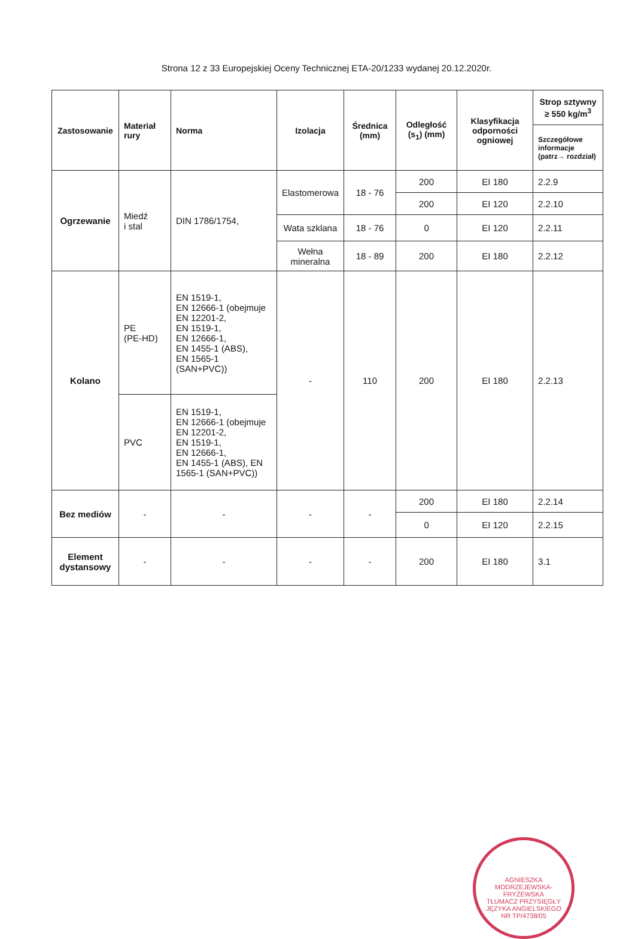Strona 12 z 33 Europejskiej Oceny Technicznej ETA-20/1233 wydanej 20.12.2020r.
| Zastosowanie | Materiał rury | Norma | Izolacja | Średnica (mm) | Odległość (s<sub>1</sub>) (mm) | Klasyfikacja odporności ogniowej | Strop sztywny ≥ 550 kg/m<sup>3</sup> |
| --- | --- | --- | --- | --- | --- | --- | --- |
| | | | | | | | Szczegółowe informacje (patrz→ rozdział) |
| Ogrzewanie | Miedź i stal | DIN 1786/1754, | Elastomerowa | 18 - 76 | 200 | EI 180 | 2.2.9 |
| | | | | | 200 | EI 120 | 2.2.10 |
| | | | Wata szklana | 18 - 76 | 0 | EI 120 | 2.2.11 |
| | | | Wełna mineralna | 18 - 89 | 200 | EI 180 | 2.2.12 |
| Kolano | PE (PE-HD) | EN 1519-1, EN 12666-1 (obejmuje EN 12201-2, EN 1519-1, EN 12666-1, EN 1455-1 (ABS), EN 1565-1 (SAN+PVC)) | - | 110 | 200 | EI 180 | 2.2.13 |
| | PVC | EN 1519-1, EN 12666-1 (obejmuje EN 12201-2, EN 1519-1, EN 12666-1, EN 1455-1 (ABS), EN 1565-1 (SAN+PVC)) | | | | | |
| Bez mediów | - | - | - | - | 200 | EI 180 | 2.2.14 |
| | | | | | 0 | EI 120 | 2.2.15 |
| Element dystansowy | - | - | - | - | 200 | EI 180 | 3.1 |
AGNIESZKA MODRZEJEWSKA-FRYŹEWSKA
TŁUMACZ PRZYSIĘGŁY JĘZYKA ANGIELSKIEGO
NR TP/4738/05